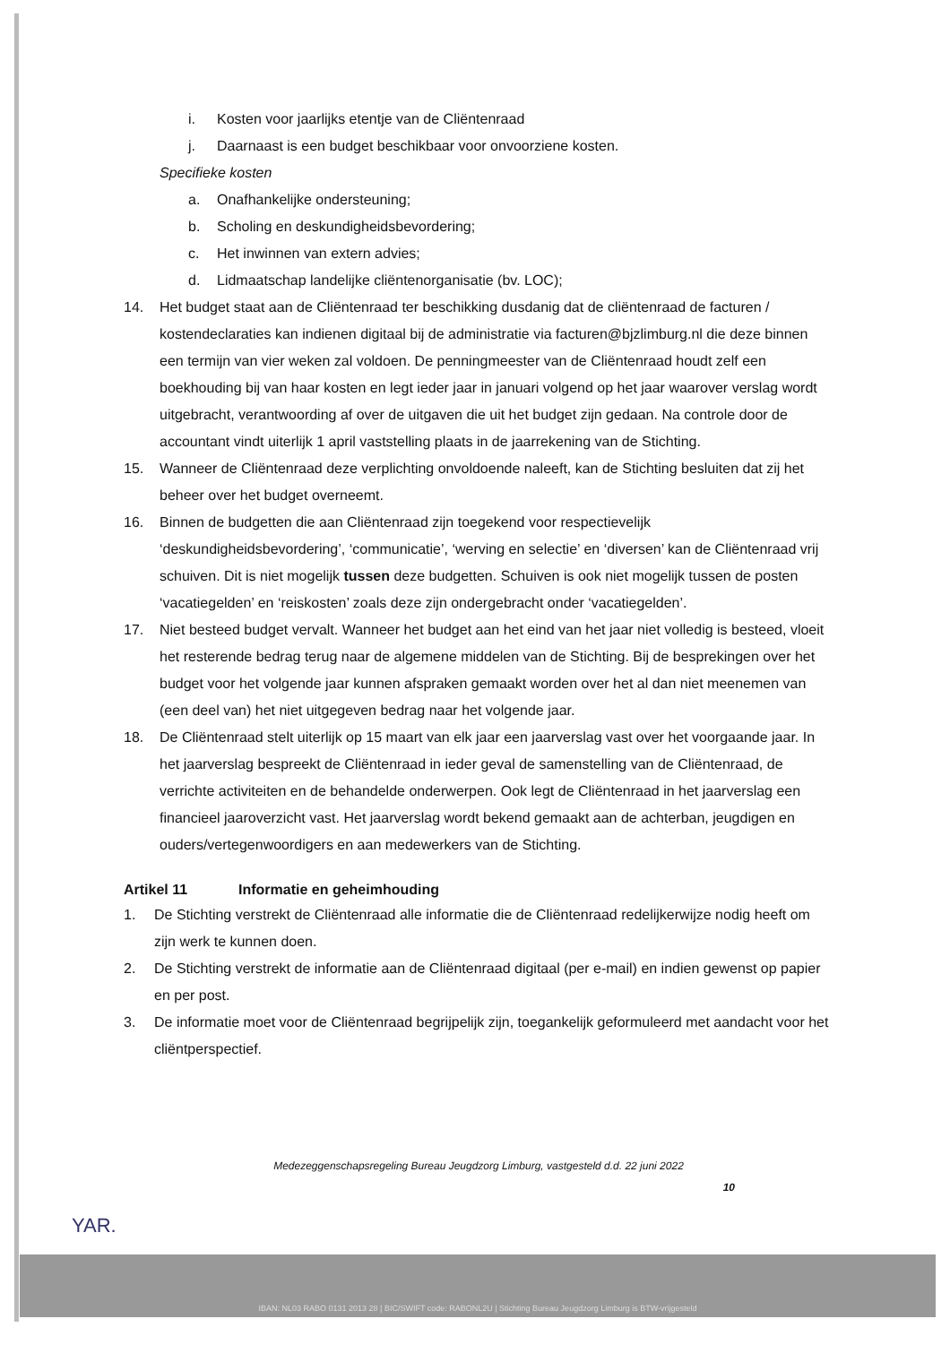i. Kosten voor jaarlijks etentje van de Cliëntenraad
j. Daarnaast is een budget beschikbaar voor onvoorziene kosten.
Specifieke kosten
a. Onafhankelijke ondersteuning;
b. Scholing en deskundigheidsbevordering;
c. Het inwinnen van extern advies;
d. Lidmaatschap landelijke cliëntenorganisatie (bv. LOC);
14. Het budget staat aan de Cliëntenraad ter beschikking dusdanig dat de cliëntenraad de facturen / kostendeclaraties kan indienen digitaal bij de administratie via facturen@bjzlimburg.nl die deze binnen een termijn van vier weken zal voldoen. De penningmeester van de Cliëntenraad houdt zelf een boekhouding bij van haar kosten en legt ieder jaar in januari volgend op het jaar waarover verslag wordt uitgebracht, verantwoording af over de uitgaven die uit het budget zijn gedaan. Na controle door de accountant vindt uiterlijk 1 april vaststelling plaats in de jaarrekening van de Stichting.
15. Wanneer de Cliëntenraad deze verplichting onvoldoende naleeft, kan de Stichting besluiten dat zij het beheer over het budget overneemt.
16. Binnen de budgetten die aan Cliëntenraad zijn toegekend voor respectievelijk ‘deskundigheidsbevordering’, ‘communicatie’, ‘werving en selectie’ en ‘diversen’ kan de Cliëntenraad vrij schuiven. Dit is niet mogelijk tussen deze budgetten. Schuiven is ook niet mogelijk tussen de posten ‘vacatiegelden’ en ‘reiskosten’ zoals deze zijn ondergebracht onder ‘vacatiegelden’.
17. Niet besteed budget vervalt. Wanneer het budget aan het eind van het jaar niet volledig is besteed, vloeit het resterende bedrag terug naar de algemene middelen van de Stichting. Bij de besprekingen over het budget voor het volgende jaar kunnen afspraken gemaakt worden over het al dan niet meenemen van (een deel van) het niet uitgegeven bedrag naar het volgende jaar.
18. De Cliëntenraad stelt uiterlijk op 15 maart van elk jaar een jaarverslag vast over het voorgaande jaar. In het jaarverslag bespreekt de Cliëntenraad in ieder geval de samenstelling van de Cliëntenraad, de verrichte activiteiten en de behandelde onderwerpen. Ook legt de Cliëntenraad in het jaarverslag een financieel jaaroverzicht vast. Het jaarverslag wordt bekend gemaakt aan de achterban, jeugdigen en ouders/vertegenwoordigers en aan medewerkers van de Stichting.
Artikel 11 Informatie en geheimhouding
1. De Stichting verstrekt de Cliëntenraad alle informatie die de Cliëntenraad redelijkerwijze nodig heeft om zijn werk te kunnen doen.
2. De Stichting verstrekt de informatie aan de Cliëntenraad digitaal (per e-mail) en indien gewenst op papier en per post.
3. De informatie moet voor de Cliëntenraad begrijpelijk zijn, toegankelijk geformuleerd met aandacht voor het cliëntperspectief.
Medezeggenschapsregeling Bureau Jeugdzorg Limburg, vastgesteld d.d. 22 juni 2022
10
YAR.
IBAN: NL03 RABO 0131 2013 28 | BIC/SWIFT code: RABONL2U | Stichting Bureau Jeugdzorg Limburg is BTW-vrijgesteld